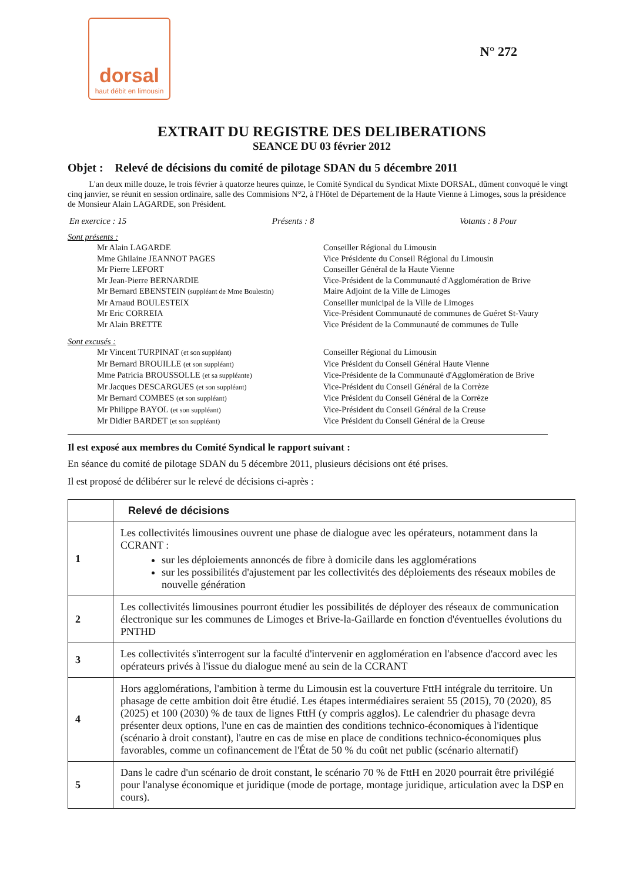dorsal
haut débit en limousin
N° 272
EXTRAIT DU REGISTRE DES DELIBERATIONS
SEANCE DU 03 février 2012
Objet : Relevé de décisions du comité de pilotage SDAN du 5 décembre 2011
L'an deux mille douze, le trois février à quatorze heures quinze, le Comité Syndical du Syndicat Mixte DORSAL, dûment convoqué le vingt cinq janvier, se réunit en session ordinaire, salle des Commisions N°2, à l'Hôtel de Département de la Haute Vienne à Limoges, sous la présidence de Monsieur Alain LAGARDE, son Président.
En exercice : 15 Présents : 8 Votants : 8 Pour
Sont présents :
Mr Alain LAGARDE Conseiller Régional du Limousin Mme Ghilaine JEANNOT PAGES Vice Présidente du Conseil Régional du Limousin Mr Pierre LEFORT Conseiller Général de la Haute Vienne Mr Jean-Pierre BERNARDIE Vice-Président de la Communauté d'Agglomération de Brive Mr Bernard EBENSTEIN (suppléant de Mme Boulestin) Maire Adjoint de la Ville de Limoges Mr Arnaud BOULESTEIX Conseiller municipal de la Ville de Limoges Mr Eric CORREIA Vice-Président Communauté de communes de Guéret St-Vaury Mr Alain BRETTE Vice Président de la Communauté de communes de Tulle
Sont excusés :
Mr Vincent TURPINAT (et son suppléant) Conseiller Régional du Limousin Mr Bernard BROUILLE (et son suppléant) Vice Président du Conseil Général Haute Vienne Mme Patricia BROUSSOLLE (et sa suppléante) Vice-Présidente de la Communauté d'Agglomération de Brive Mr Jacques DESCARGUES (et son suppléant) Vice-Président du Conseil Général de la Corrèze Mr Bernard COMBES (et son suppléant) Vice Président du Conseil Général de la Corrèze Mr Philippe BAYOL (et son suppléant) Vice-Président du Conseil Général de la Creuse Mr Didier BARDET (et son suppléant) Vice Président du Conseil Général de la Creuse
Il est exposé aux membres du Comité Syndical le rapport suivant :
En séance du comité de pilotage SDAN du 5 décembre 2011, plusieurs décisions ont été prises.
Il est proposé de délibérer sur le relevé de décisions ci-après :
| | Relevé de décisions |
| 1 | Les collectivités limousines ouvrent une phase de dialogue avec les opérateurs, notamment dans la CCRANT : sur les déploiements annoncés de fibre à domicile dans les agglomérations sur les possibilités d'ajustement par les collectivités des déploiements des réseaux mobiles de nouvelle génération |
| 2 | Les collectivités limousines pourront étudier les possibilités de déployer des réseaux de communication électronique sur les communes de Limoges et Brive-la-Gaillarde en fonction d'éventuelles évolutions du PNTHD |
| 3 | Les collectivités s'interrogent sur la faculté d'intervenir en agglomération en l'absence d'accord avec les opérateurs privés à l'issue du dialogue mené au sein de la CCRANT |
| 4 | Hors agglomérations, l'ambition à terme du Limousin est la couverture FttH intégrale du territoire. Un phasage de cette ambition doit être étudié. Les étapes intermédiaires seraient 55 (2015), 70 (2020), 85 (2025) et 100 (2030) % de taux de lignes FttH (y compris agglos). Le calendrier du phasage devra présenter deux options, l'une en cas de maintien des conditions technico-économiques à l'identique (scénario à droit constant), l'autre en cas de mise en place de conditions technico-économiques plus favorables, comme un cofinancement de l'État de 50 % du coût net public (scénario alternatif) |
| 5 | Dans le cadre d'un scénario de droit constant, le scénario 70 % de FttH en 2020 pourrait être privilégié pour l'analyse économique et juridique (mode de portage, montage juridique, articulation avec la DSP en cours). |